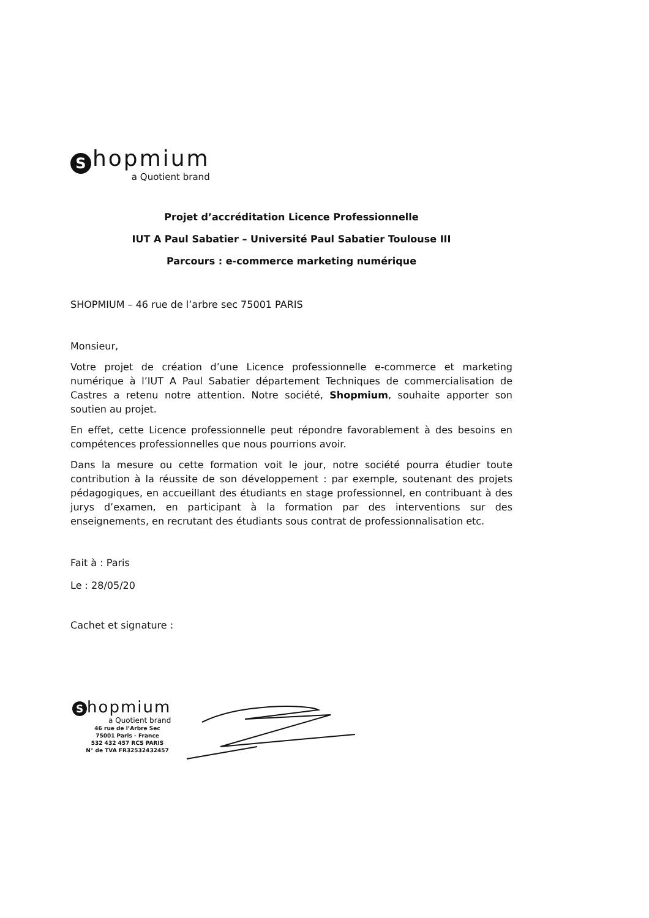Shopmium
a Quotient brand
Projet d’accréditation Licence Professionnelle
IUT A Paul Sabatier – Université Paul Sabatier Toulouse III
Parcours : e-commerce marketing numérique
SHOPMIUM – 46 rue de l’arbre sec 75001 PARIS
Monsieur,
Votre projet de création d’une Licence professionnelle e-commerce et marketing numérique à l’IUT A Paul Sabatier département Techniques de commercialisation de Castres a retenu notre attention. Notre société, Shopmium, souhaite apporter son soutien au projet.
En effet, cette Licence professionnelle peut répondre favorablement à des besoins en compétences professionnelles que nous pourrions avoir.
Dans la mesure ou cette formation voit le jour, notre société pourra étudier toute contribution à la réussite de son développement : par exemple, soutenant des projets pédagogiques, en accueillant des étudiants en stage professionnel, en contribuant à des jurys d’examen, en participant à la formation par des interventions sur des enseignements, en recrutant des étudiants sous contrat de professionnalisation etc.
Fait à : Paris
Le : 28/05/20
Cachet et signature :
Shopmium
a Quotient brand
46 rue de l’Arbre Sec
75001 Paris - France
532 432 457 RCS PARIS
N° de TVA FR32532432457